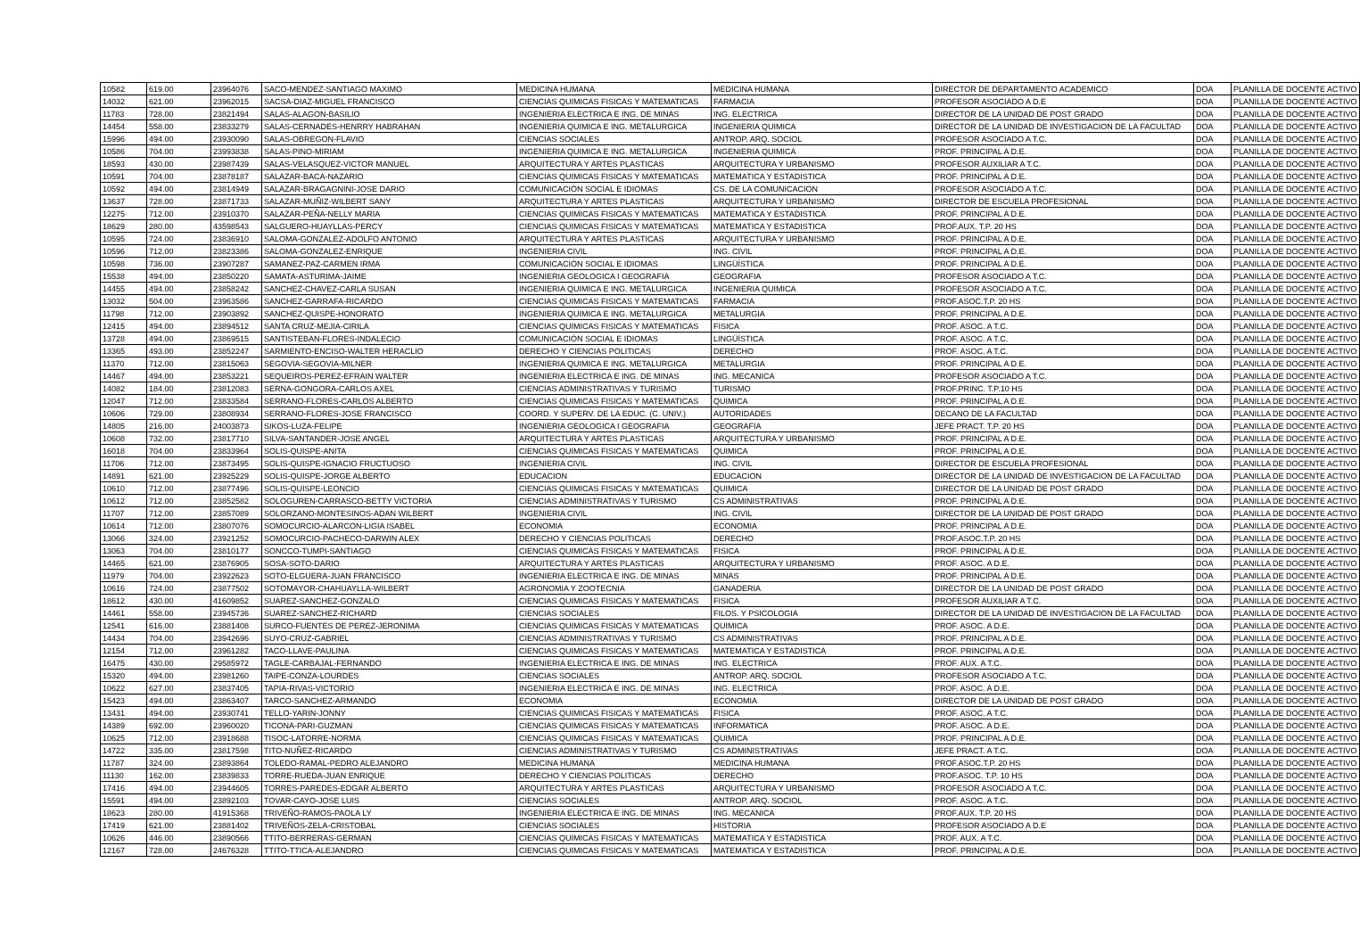| 10582 | 619.00 | 23964076 | SACO-MENDEZ-SANTIAGO MAXIMO | MEDICINA HUMANA | MEDICINA HUMANA | DIRECTOR DE DEPARTAMENTO ACADEMICO | DOA | PLANILLA DE DOCENTE ACTIVO |
| 14032 | 621.00 | 23962015 | SACSA-DIAZ-MIGUEL FRANCISCO | CIENCIAS QUIMICAS FISICAS Y MATEMATICAS | FARMACIA | PROFESOR ASOCIADO A D.E | DOA | PLANILLA DE DOCENTE ACTIVO |
| 11783 | 728.00 | 23821494 | SALAS-ALAGON-BASILIO | INGENIERIA ELECTRICA E ING. DE MINAS | ING. ELECTRICA | DIRECTOR DE LA UNIDAD DE POST GRADO | DOA | PLANILLA DE DOCENTE ACTIVO |
| 14454 | 558.00 | 23833279 | SALAS-CERNADES-HENRRY HABRAHAN | INGENIERIA QUIMICA E ING. METALURGICA | INGENIERIA QUIMICA | DIRECTOR DE LA UNIDAD DE INVESTIGACION DE LA FACULTAD | DOA | PLANILLA DE DOCENTE ACTIVO |
| 15996 | 494.00 | 23930090 | SALAS-OBREGON-FLAVIO | CIENCIAS SOCIALES | ANTROP. ARQ. SOCIOL | PROFESOR ASOCIADO A T.C. | DOA | PLANILLA DE DOCENTE ACTIVO |
| 10586 | 704.00 | 23993838 | SALAS-PINO-MIRIAM | INGENIERIA QUIMICA E ING. METALURGICA | INGENIERIA QUIMICA | PROF. PRINCIPAL A D.E. | DOA | PLANILLA DE DOCENTE ACTIVO |
| 18593 | 430.00 | 23987439 | SALAS-VELASQUEZ-VICTOR MANUEL | ARQUITECTURA Y ARTES PLASTICAS | ARQUITECTURA Y URBANISMO | PROFESOR AUXILIAR A T.C. | DOA | PLANILLA DE DOCENTE ACTIVO |
| 10591 | 704.00 | 23878187 | SALAZAR-BACA-NAZARIO | CIENCIAS QUIMICAS FISICAS Y MATEMATICAS | MATEMATICA Y ESTADISTICA | PROF. PRINCIPAL A D.E. | DOA | PLANILLA DE DOCENTE ACTIVO |
| 10592 | 494.00 | 23814949 | SALAZAR-BRAGAGNINI-JOSE DARIO | COMUNICACIÓN SOCIAL E IDIOMAS | CS. DE LA COMUNICACION | PROFESOR ASOCIADO A T.C. | DOA | PLANILLA DE DOCENTE ACTIVO |
| 13637 | 728.00 | 23871733 | SALAZAR-MUÑIZ-WILBERT SANY | ARQUITECTURA Y ARTES PLASTICAS | ARQUITECTURA Y URBANISMO | DIRECTOR DE ESCUELA PROFESIONAL | DOA | PLANILLA DE DOCENTE ACTIVO |
| 12275 | 712.00 | 23910370 | SALAZAR-PEÑA-NELLY MARIA | CIENCIAS QUIMICAS FISICAS Y MATEMATICAS | MATEMATICA Y ESTADISTICA | PROF. PRINCIPAL A D.E. | DOA | PLANILLA DE DOCENTE ACTIVO |
| 18629 | 280.00 | 43598543 | SALGUERO-HUAYLLAS-PERCY | CIENCIAS QUIMICAS FISICAS Y MATEMATICAS | MATEMATICA Y ESTADISTICA | PROF.AUX. T.P. 20 HS | DOA | PLANILLA DE DOCENTE ACTIVO |
| 10595 | 724.00 | 23836910 | SALOMA-GONZALEZ-ADOLFO ANTONIO | ARQUITECTURA Y ARTES PLASTICAS | ARQUITECTURA Y URBANISMO | PROF. PRINCIPAL A D.E. | DOA | PLANILLA DE DOCENTE ACTIVO |
| 10596 | 712.00 | 23823386 | SALOMA-GONZALEZ-ENRIQUE | INGENIERIA CIVIL | ING. CIVIL | PROF. PRINCIPAL A D.E. | DOA | PLANILLA DE DOCENTE ACTIVO |
| 10598 | 736.00 | 23907287 | SAMANEZ-PAZ-CARMEN IRMA | COMUNICACIÓN SOCIAL E IDIOMAS | LINGÜÍSTICA | PROF. PRINCIPAL A D.E. | DOA | PLANILLA DE DOCENTE ACTIVO |
| 15538 | 494.00 | 23850220 | SAMATA-ASTURIMA-JAIME | INGENIERIA GEOLOGICA I GEOGRAFIA | GEOGRAFIA | PROFESOR ASOCIADO A T.C. | DOA | PLANILLA DE DOCENTE ACTIVO |
| 14455 | 494.00 | 23858242 | SANCHEZ-CHAVEZ-CARLA SUSAN | INGENIERIA QUIMICA E ING. METALURGICA | INGENIERIA QUIMICA | PROFESOR ASOCIADO A T.C. | DOA | PLANILLA DE DOCENTE ACTIVO |
| 13032 | 504.00 | 23963586 | SANCHEZ-GARRAFA-RICARDO | CIENCIAS QUIMICAS FISICAS Y MATEMATICAS | FARMACIA | PROF.ASOC.T.P. 20 HS | DOA | PLANILLA DE DOCENTE ACTIVO |
| 11798 | 712.00 | 23903892 | SANCHEZ-QUISPE-HONORATO | INGENIERIA QUIMICA E ING. METALURGICA | METALURGIA | PROF. PRINCIPAL A D.E. | DOA | PLANILLA DE DOCENTE ACTIVO |
| 12415 | 494.00 | 23894512 | SANTA CRUZ-MEJIA-CIRILA | CIENCIAS QUIMICAS FISICAS Y MATEMATICAS | FISICA | PROF. ASOC. A T.C. | DOA | PLANILLA DE DOCENTE ACTIVO |
| 13728 | 494.00 | 23869515 | SANTISTEBAN-FLORES-INDALECIO | COMUNICACIÓN SOCIAL E IDIOMAS | LINGÜÍSTICA | PROF. ASOC. A T.C. | DOA | PLANILLA DE DOCENTE ACTIVO |
| 13365 | 493.00 | 23852247 | SARMIENTO-ENCISO-WALTER HERACLIO | DERECHO Y CIENCIAS POLITICAS | DERECHO | PROF. ASOC. A T.C. | DOA | PLANILLA DE DOCENTE ACTIVO |
| 11370 | 712.00 | 23815063 | SEGOVIA-SEGOVIA-MILNER | INGENIERIA QUIMICA E ING. METALURGICA | METALURGIA | PROF. PRINCIPAL A D.E. | DOA | PLANILLA DE DOCENTE ACTIVO |
| 14467 | 494.00 | 23853221 | SEQUEIROS-PEREZ-EFRAIN WALTER | INGENIERIA ELECTRICA E ING. DE MINAS | ING. MECANICA | PROFESOR ASOCIADO A T.C. | DOA | PLANILLA DE DOCENTE ACTIVO |
| 14082 | 184.00 | 23812083 | SERNA-GONGORA-CARLOS AXEL | CIENCIAS ADMINISTRATIVAS Y TURISMO | TURISMO | PROF.PRINC. T.P.10 HS | DOA | PLANILLA DE DOCENTE ACTIVO |
| 12047 | 712.00 | 23833584 | SERRANO-FLORES-CARLOS ALBERTO | CIENCIAS QUIMICAS FISICAS Y MATEMATICAS | QUIMICA | PROF. PRINCIPAL A D.E. | DOA | PLANILLA DE DOCENTE ACTIVO |
| 10606 | 729.00 | 23808934 | SERRANO-FLORES-JOSE FRANCISCO | COORD. Y SUPERV. DE LA EDUC. (C. UNIV.) | AUTORIDADES | DECANO DE LA FACULTAD | DOA | PLANILLA DE DOCENTE ACTIVO |
| 14805 | 216.00 | 24003873 | SIKOS-LUZA-FELIPE | INGENIERIA GEOLOGICA I GEOGRAFIA | GEOGRAFIA | JEFE PRACT. T.P. 20 HS | DOA | PLANILLA DE DOCENTE ACTIVO |
| 10608 | 732.00 | 23817710 | SILVA-SANTANDER-JOSE ANGEL | ARQUITECTURA Y ARTES PLASTICAS | ARQUITECTURA Y URBANISMO | PROF. PRINCIPAL A D.E. | DOA | PLANILLA DE DOCENTE ACTIVO |
| 16018 | 704.00 | 23833964 | SOLIS-QUISPE-ANITA | CIENCIAS QUIMICAS FISICAS Y MATEMATICAS | QUIMICA | PROF. PRINCIPAL A D.E. | DOA | PLANILLA DE DOCENTE ACTIVO |
| 11706 | 712.00 | 23873495 | SOLIS-QUISPE-IGNACIO FRUCTUOSO | INGENIERIA CIVIL | ING. CIVIL | DIRECTOR DE ESCUELA PROFESIONAL | DOA | PLANILLA DE DOCENTE ACTIVO |
| 14891 | 621.00 | 23925229 | SOLIS-QUISPE-JORGE ALBERTO | EDUCACION | EDUCACION | DIRECTOR DE LA UNIDAD DE INVESTIGACION DE LA FACULTAD | DOA | PLANILLA DE DOCENTE ACTIVO |
| 10610 | 712.00 | 23877496 | SOLIS-QUISPE-LEONCIO | CIENCIAS QUIMICAS FISICAS Y MATEMATICAS | QUIMICA | DIRECTOR DE LA UNIDAD DE POST GRADO | DOA | PLANILLA DE DOCENTE ACTIVO |
| 10612 | 712.00 | 23852582 | SOLOGUREN-CARRASCO-BETTY VICTORIA | CIENCIAS ADMINISTRATIVAS Y TURISMO | CS ADMINISTRATIVAS | PROF. PRINCIPAL A D.E. | DOA | PLANILLA DE DOCENTE ACTIVO |
| 11707 | 712.00 | 23857089 | SOLORZANO-MONTESINOS-ADAN WILBERT | INGENIERIA CIVIL | ING. CIVIL | DIRECTOR DE LA UNIDAD DE POST GRADO | DOA | PLANILLA DE DOCENTE ACTIVO |
| 10614 | 712.00 | 23807076 | SOMOCURCIO-ALARCON-LIGIA ISABEL | ECONOMIA | ECONOMIA | PROF. PRINCIPAL A D.E. | DOA | PLANILLA DE DOCENTE ACTIVO |
| 13066 | 324.00 | 23921252 | SOMOCURCIO-PACHECO-DARWIN ALEX | DERECHO Y CIENCIAS POLITICAS | DERECHO | PROF.ASOC.T.P. 20 HS | DOA | PLANILLA DE DOCENTE ACTIVO |
| 13063 | 704.00 | 23810177 | SONCCO-TUMPI-SANTIAGO | CIENCIAS QUIMICAS FISICAS Y MATEMATICAS | FISICA | PROF. PRINCIPAL A D.E. | DOA | PLANILLA DE DOCENTE ACTIVO |
| 14465 | 621.00 | 23876905 | SOSA-SOTO-DARIO | ARQUITECTURA Y ARTES PLASTICAS | ARQUITECTURA Y URBANISMO | PROF. ASOC. A D.E. | DOA | PLANILLA DE DOCENTE ACTIVO |
| 11979 | 704.00 | 23922623 | SOTO-ELGUERA-JUAN FRANCISCO | INGENIERIA ELECTRICA E ING. DE MINAS | MINAS | PROF. PRINCIPAL A D.E. | DOA | PLANILLA DE DOCENTE ACTIVO |
| 10616 | 724.00 | 23877502 | SOTOMAYOR-CHAHUAYLLA-WILBERT | AGRONOMIA Y ZOOTECNIA | GANADERIA | DIRECTOR DE LA UNIDAD DE POST GRADO | DOA | PLANILLA DE DOCENTE ACTIVO |
| 18612 | 430.00 | 41609852 | SUAREZ-SANCHEZ-GONZALO | CIENCIAS QUIMICAS FISICAS Y MATEMATICAS | FISICA | PROFESOR AUXILIAR A T.C. | DOA | PLANILLA DE DOCENTE ACTIVO |
| 14461 | 558.00 | 23945736 | SUAREZ-SANCHEZ-RICHARD | CIENCIAS SOCIALES | FILOS. Y PSICOLOGIA | DIRECTOR DE LA UNIDAD DE INVESTIGACION DE LA FACULTAD | DOA | PLANILLA DE DOCENTE ACTIVO |
| 12541 | 616.00 | 23881408 | SURCO-FUENTES DE PEREZ-JERONIMA | CIENCIAS QUIMICAS FISICAS Y MATEMATICAS | QUIMICA | PROF. ASOC. A D.E. | DOA | PLANILLA DE DOCENTE ACTIVO |
| 14434 | 704.00 | 23942696 | SUYO-CRUZ-GABRIEL | CIENCIAS ADMINISTRATIVAS Y TURISMO | CS ADMINISTRATIVAS | PROF. PRINCIPAL A D.E. | DOA | PLANILLA DE DOCENTE ACTIVO |
| 12154 | 712.00 | 23961282 | TACO-LLAVE-PAULINA | CIENCIAS QUIMICAS FISICAS Y MATEMATICAS | MATEMATICA Y ESTADISTICA | PROF. PRINCIPAL A D.E. | DOA | PLANILLA DE DOCENTE ACTIVO |
| 16475 | 430.00 | 29585972 | TAGLE-CARBAJAL-FERNANDO | INGENIERIA ELECTRICA E ING. DE MINAS | ING. ELECTRICA | PROF. AUX. A T.C. | DOA | PLANILLA DE DOCENTE ACTIVO |
| 15320 | 494.00 | 23981260 | TAIPE-CONZA-LOURDES | CIENCIAS SOCIALES | ANTROP. ARQ. SOCIOL | PROFESOR ASOCIADO A T.C. | DOA | PLANILLA DE DOCENTE ACTIVO |
| 10622 | 627.00 | 23837405 | TAPIA-RIVAS-VICTORIO | INGENIERIA ELECTRICA E ING. DE MINAS | ING. ELECTRICA | PROF. ASOC. A D.E. | DOA | PLANILLA DE DOCENTE ACTIVO |
| 15423 | 494.00 | 23863407 | TARCO-SANCHEZ-ARMANDO | ECONOMIA | ECONOMIA | DIRECTOR DE LA UNIDAD DE POST GRADO | DOA | PLANILLA DE DOCENTE ACTIVO |
| 13431 | 494.00 | 23930741 | TELLO-YARIN-JONNY | CIENCIAS QUIMICAS FISICAS Y MATEMATICAS | FISICA | PROF. ASOC. A T.C. | DOA | PLANILLA DE DOCENTE ACTIVO |
| 14389 | 692.00 | 23960020 | TICONA-PARI-GUZMAN | CIENCIAS QUIMICAS FISICAS Y MATEMATICAS | INFORMATICA | PROF. ASOC. A D.E. | DOA | PLANILLA DE DOCENTE ACTIVO |
| 10625 | 712.00 | 23918688 | TISOC-LATORRE-NORMA | CIENCIAS QUIMICAS FISICAS Y MATEMATICAS | QUIMICA | PROF. PRINCIPAL A D.E. | DOA | PLANILLA DE DOCENTE ACTIVO |
| 14722 | 335.00 | 23817598 | TITO-NUÑEZ-RICARDO | CIENCIAS ADMINISTRATIVAS Y TURISMO | CS ADMINISTRATIVAS | JEFE PRACT. A T.C. | DOA | PLANILLA DE DOCENTE ACTIVO |
| 11787 | 324.00 | 23893864 | TOLEDO-RAMAL-PEDRO ALEJANDRO | MEDICINA HUMANA | MEDICINA HUMANA | PROF.ASOC.T.P. 20 HS | DOA | PLANILLA DE DOCENTE ACTIVO |
| 11130 | 162.00 | 23839833 | TORRE-RUEDA-JUAN ENRIQUE | DERECHO Y CIENCIAS POLITICAS | DERECHO | PROF.ASOC. T.P. 10 HS | DOA | PLANILLA DE DOCENTE ACTIVO |
| 17416 | 494.00 | 23944605 | TORRES-PAREDES-EDGAR ALBERTO | ARQUITECTURA Y ARTES PLASTICAS | ARQUITECTURA Y URBANISMO | PROFESOR ASOCIADO A T.C. | DOA | PLANILLA DE DOCENTE ACTIVO |
| 15591 | 494.00 | 23892103 | TOVAR-CAYO-JOSE LUIS | CIENCIAS SOCIALES | ANTROP. ARQ. SOCIOL | PROF. ASOC. A T.C. | DOA | PLANILLA DE DOCENTE ACTIVO |
| 18623 | 280.00 | 41915368 | TRIVEÑO-RAMOS-PAOLA LY | INGENIERIA ELECTRICA E ING. DE MINAS | ING. MECANICA | PROF.AUX. T.P. 20 HS | DOA | PLANILLA DE DOCENTE ACTIVO |
| 17419 | 621.00 | 23881402 | TRIVEÑOS-ZELA-CRISTOBAL | CIENCIAS SOCIALES | HISTORIA | PROFESOR ASOCIADO A D.E | DOA | PLANILLA DE DOCENTE ACTIVO |
| 10626 | 446.00 | 23890566 | TTITO-BERRERAS-GERMAN | CIENCIAS QUIMICAS FISICAS Y MATEMATICAS | MATEMATICA Y ESTADISTICA | PROF. AUX. A T.C. | DOA | PLANILLA DE DOCENTE ACTIVO |
| 12167 | 728.00 | 24676328 | TTITO-TTICA-ALEJANDRO | CIENCIAS QUIMICAS FISICAS Y MATEMATICAS | MATEMATICA Y ESTADISTICA | PROF. PRINCIPAL A D.E. | DOA | PLANILLA DE DOCENTE ACTIVO |